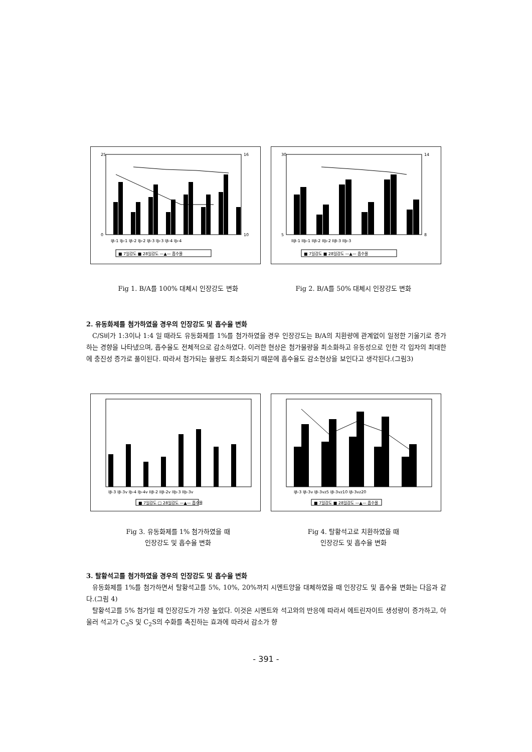25
0
16
10
Iβ-1 Iþ-1 Iβ-2 Iþ-2 Iβ-3 Iþ-3 Iβ-4 Iþ-4
■ 7일강도 ■ 28일강도 —▲— 흡수율
30
5
14
8
IIβ-1 IIþ-1 IIβ-2 IIþ-2 IIβ-3 IIþ-3
■ 7일강도 ■ 28일강도 —▲— 흡수율
Fig 1. B/A를 100% 대체시 인장강도 변화 Fig 2. B/A를 50% 대체시 인장강도 변화
2. 유동화제를 첨가하였을 경우의 인장강도 및 흡수율 변화
C/S비가 1:3이나 1:4 일 때라도 유동화제를 1%를 첨가하였을 경우 인장강도는 B/A의 치환량에 관계없이 일정한 기울기로 증가하는 경향을 나타냈으며, 흡수율도 전체적으로 감소하였다. 이러한 현상은 첨가물량을 최소화하고 유동성으로 인한 각 입자의 최대한에 충진성 증가로 풀이된다. 따라서 첨가되는 물량도 최소화되기 때문에 흡수율도 감소현상을 보인다고 생각된다.(그림3)
Iβ-3 Iβ-3v Iþ-4 Iþ-4v IIβ-2 IIβ-2v IIþ-3 IIþ-3v
■ 7일강도 □ 28일강도 —▲— 흡수율
Iβ-3 Iβ-3v Iβ-3vz5 Iβ-3vz10 Iβ-3vz20
■ 7일강도 ■ 28일강도 —▲— 흡수율
Fig 3. 유동화제를 1% 첨가하였을 때
인장강도 및 흡수율 변화
Fig 4. 탈황석고로 치환하였을 때
인장강도 및 흡수율 변화
3. 탈황석고를 첨가하였을 경우의 인장강도 및 흡수율 변화
유동화제를 1%를 첨가하면서 탈황석고를 5%, 10%, 20%까지 시멘트양을 대체하였을 때 인장강도 및 흡수율 변화는 다음과 같다.(그림 4)
탈황석고를 5% 첨가일 때 인장강도가 가장 높았다. 이것은 시멘트와 석고와의 반응에 따라서 에트린자이트 생성량이 증가하고, 아울러 석고가 C<sub>3</sub>S 및 C<sub>2</sub>S의 수화를 촉진하는 효과에 따라서 감소가 향
- 391 -